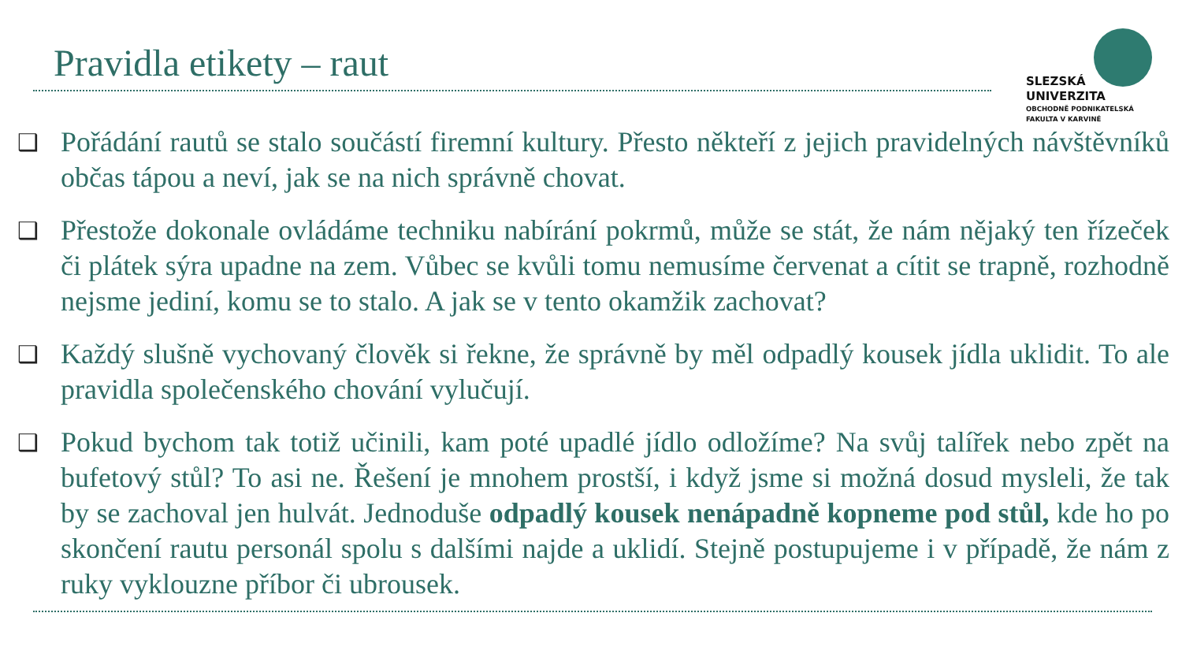Pravidla etikety – raut
SLEZSKÁ
UNIVERZITA
OBCHODNĚ PODNIKATELSKÁ
FAKULTA V KARVINÉ
❑ Pořádání rautů se stalo součástí firemní kultury. Přesto někteří z jejich pravidelných návštěvníků občas tápou a neví, jak se na nich správně chovat.
❑ Přestože dokonale ovládáme techniku nabírání pokrmů, může se stát, že nám nějaký ten řízeček či plátek sýra upadne na zem. Vůbec se kvůli tomu nemusíme červenat a cítit se trapně, rozhodně nejsme jediní, komu se to stalo. A jak se v tento okamžik zachovat?
❑ Každý slušně vychovaný člověk si řekne, že správně by měl odpadlý kousek jídla uklidit. To ale pravidla společenského chování vylučují.
❑ Pokud bychom tak totiž učinili, kam poté upadlé jídlo odložíme? Na svůj talířek nebo zpět na bufetový stůl? To asi ne. Řešení je mnohem prostší, i když jsme si možná dosud mysleli, že tak by se zachoval jen hulvát. Jednoduše odpadlý kousek nenápadně kopneme pod stůl, kde ho po skončení rautu personál spolu s dalšími najde a uklidí. Stejně postupujeme i v případě, že nám z ruky vyklouzne příbor či ubrousek.